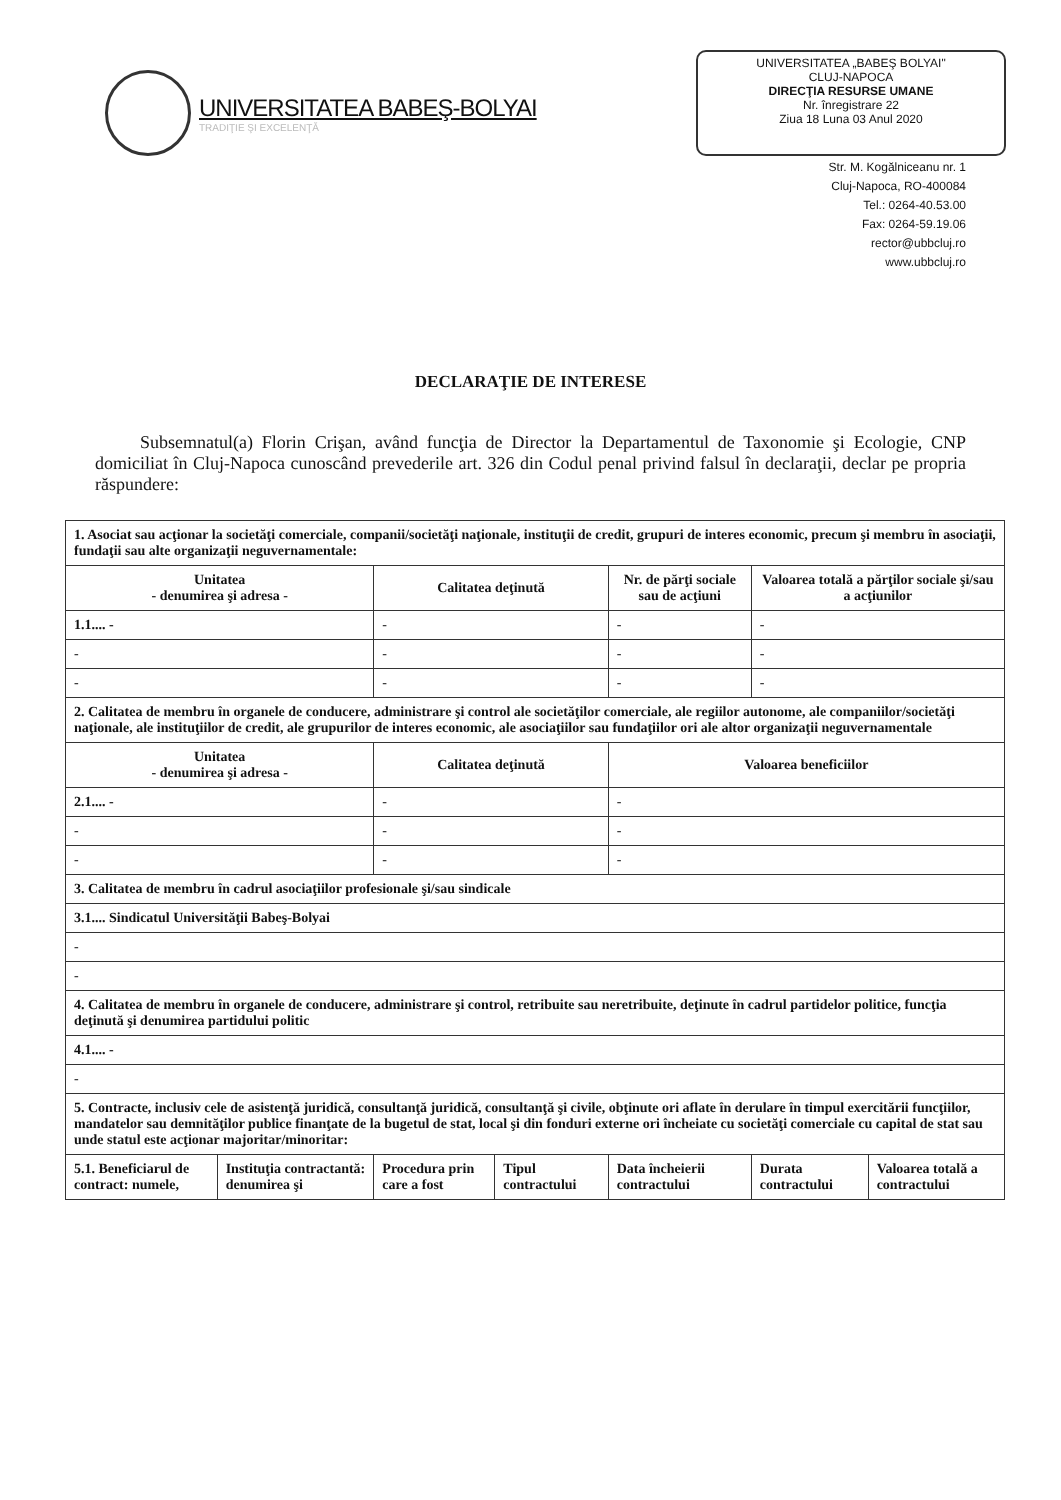UNIVERSITATEA BABEŞ-BOLYAI
TRADIŢIE ŞI EXCELENŢĂ
UNIVERSITATEA „BABEŞ BOLYAI"
CLUJ-NAPOCA
DIRECŢIA RESURSE UMANE
Nr. înregistrare 22
Ziua 18 Luna 03 Anul 2020
Str. M. Kogălniceanu nr. 1
Cluj-Napoca, RO-400084
Tel.: 0264-40.53.00
Fax: 0264-59.19.06
rector@ubbcluj.ro
www.ubbcluj.ro
DECLARAŢIE DE INTERESE
Subsemnatul(a) Florin Crişan, având funcţia de Director la Departamentul de Taxonomie şi Ecologie, CNP domiciliat în Cluj-Napoca cunoscând prevederile art. 326 din Codul penal privind falsul în declaraţii, declar pe propria răspundere:
| 1. Asociat sau acţionar la societăţi comerciale, companii/societăţi naţionale, instituţii de credit, grupuri de interes economic, precum şi membru în asociaţii, fundaţii sau alte organizaţii neguvernamentale: | | | | | | |
| Unitatea - denumirea şi adresa - | | Calitatea deţinută | | Nr. de părţi sociale sau de acţiuni | Valoarea totală a părţilor sociale şi/sau a acţiunilor | |
| 1.1.... - | | - | | - | - | |
| - | | - | | - | - | |
| - | | - | | - | - | |
| 2. Calitatea de membru în organele de conducere, administrare şi control ale societăţilor comerciale, ale regiilor autonome, ale companiilor/societăţi naţionale, ale instituţiilor de credit, ale grupurilor de interes economic, ale asociaţiilor sau fundaţiilor ori ale altor organizaţii neguvernamentale | | | | | | |
| Unitatea - denumirea şi adresa - | | Calitatea deţinută | | Valoarea beneficiilor | | |
| 2.1.... - | | - | | - | | |
| - | | - | | - | | |
| - | | - | | - | | |
| 3. Calitatea de membru în cadrul asociaţiilor profesionale şi/sau sindicale | | | | | | |
| 3.1.... Sindicatul Universităţii Babeş-Bolyai | | | | | | |
| - | | | | | | |
| - | | | | | | |
| 4. Calitatea de membru în organele de conducere, administrare şi control, retribuite sau neretribuite, deţinute în cadrul partidelor politice, funcţia deţinută şi denumirea partidului politic | | | | | | |
| 4.1.... - | | | | | | |
| - | | | | | | |
| 5. Contracte, inclusiv cele de asistenţă juridică, consultanţă juridică, consultanţă şi civile, obţinute ori aflate în derulare în timpul exercitării funcţiilor, mandatelor sau demnităţilor publice finanţate de la bugetul de stat, local şi din fonduri externe ori încheiate cu societăţi comerciale cu capital de stat sau unde statul este acţionar majoritar/minoritar: | | | | | | |
| 5.1. Beneficiarul de contract: numele, | Instituţia contractantă: denumirea şi | Procedura prin care a fost | Tipul contractului | Data încheierii contractului | Durata contractului | Valoarea totală a contractului |